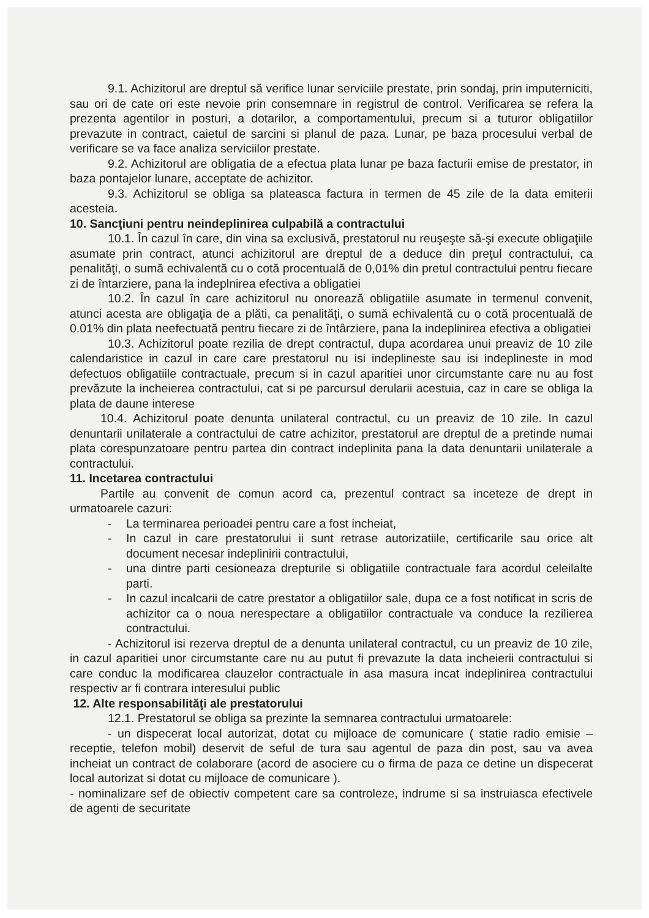9.1. Achizitorul are dreptul să verifice lunar serviciile prestate, prin sondaj, prin imputerniciti, sau ori de cate ori este nevoie prin consemnare in registrul de control. Verificarea se refera la prezenta agentilor in posturi, a dotarilor, a comportamentului, precum si a tuturor obligatiilor prevazute in contract, caietul de sarcini si planul de paza. Lunar, pe baza procesului verbal de verificare se va face analiza serviciilor prestate.
9.2. Achizitorul are obligatia de a efectua plata lunar pe baza facturii emise de prestator, in baza pontajelor lunare, acceptate de achizitor.
9.3. Achizitorul se obliga sa plateasca factura in termen de 45 zile de la data emiterii acesteia.
10. Sancţiuni pentru neindeplinirea culpabilă a contractului
10.1. În cazul în care, din vina sa exclusivă, prestatorul nu reuşeşte să-şi execute obligaţiile asumate prin contract, atunci achizitorul are dreptul de a deduce din preţul contractului, ca penalităţi, o sumă echivalentă cu o cotă procentuală de 0,01% din pretul contractului pentru fiecare zi de întarziere, pana la indeplnirea efectiva a obligatiei
10.2. În cazul în care achizitorul nu onorează obligatiile asumate in termenul convenit, atunci acesta are obligaţia de a plăti, ca penalităţi, o sumă echivalentă cu o cotă procentuală de 0.01% din plata neefectuată pentru fiecare zi de întârziere, pana la indeplinirea efectiva a obligatiei
10.3. Achizitorul poate rezilia de drept contractul, dupa acordarea unui preaviz de 10 zile calendaristice in cazul in care care prestatorul nu isi indeplineste sau isi indeplineste in mod defectuos obligatiile contractuale, precum si in cazul aparitiei unor circumstante care nu au fost prevăzute la incheierea contractului, cat si pe parcursul derularii acestuia, caz in care se obliga la plata de daune interese
10.4. Achizitorul poate denunta unilateral contractul, cu un preaviz de 10 zile. In cazul denuntarii unilaterale a contractului de catre achizitor, prestatorul are dreptul de a pretinde numai plata corespunzatoare pentru partea din contract indeplinita pana la data denuntarii unilaterale a contractului.
11. Incetarea contractului
Partile au convenit de comun acord ca, prezentul contract sa inceteze de drept in urmatoarele cazuri:
- La terminarea perioadei pentru care a fost incheiat,
- In cazul in care prestatorului ii sunt retrase autorizatiile, certificarile sau orice alt document necesar indeplinirii contractului,
- una dintre parti cesioneaza drepturile si obligatiile contractuale fara acordul celeilalte parti.
- In cazul incalcarii de catre prestator a obligatiilor sale, dupa ce a fost notificat in scris de achizitor ca o noua nerespectare a obligatiilor contractuale va conduce la rezilierea contractului.
- Achizitorul isi rezerva dreptul de a denunta unilateral contractul, cu un preaviz de 10 zile, in cazul aparitiei unor circumstante care nu au putut fi prevazute la data incheierii contractului si care conduc la modificarea clauzelor contractuale in asa masura incat indeplinirea contractului respectiv ar fi contrara interesului public
12. Alte responsabilităţi ale prestatorului
12.1. Prestatorul se obliga sa prezinte la semnarea contractului urmatoarele:
- un dispecerat local autorizat, dotat cu mijloace de comunicare ( statie radio emisie – receptie, telefon mobil) deservit de seful de tura sau agentul de paza din post, sau va avea incheiat un contract de colaborare (acord de asociere cu o firma de paza ce detine un dispecerat local autorizat si dotat cu mijloace de comunicare ).
- nominalizare sef de obiectiv competent care sa controleze, indrume si sa instruiasca efectivele de agenti de securitate